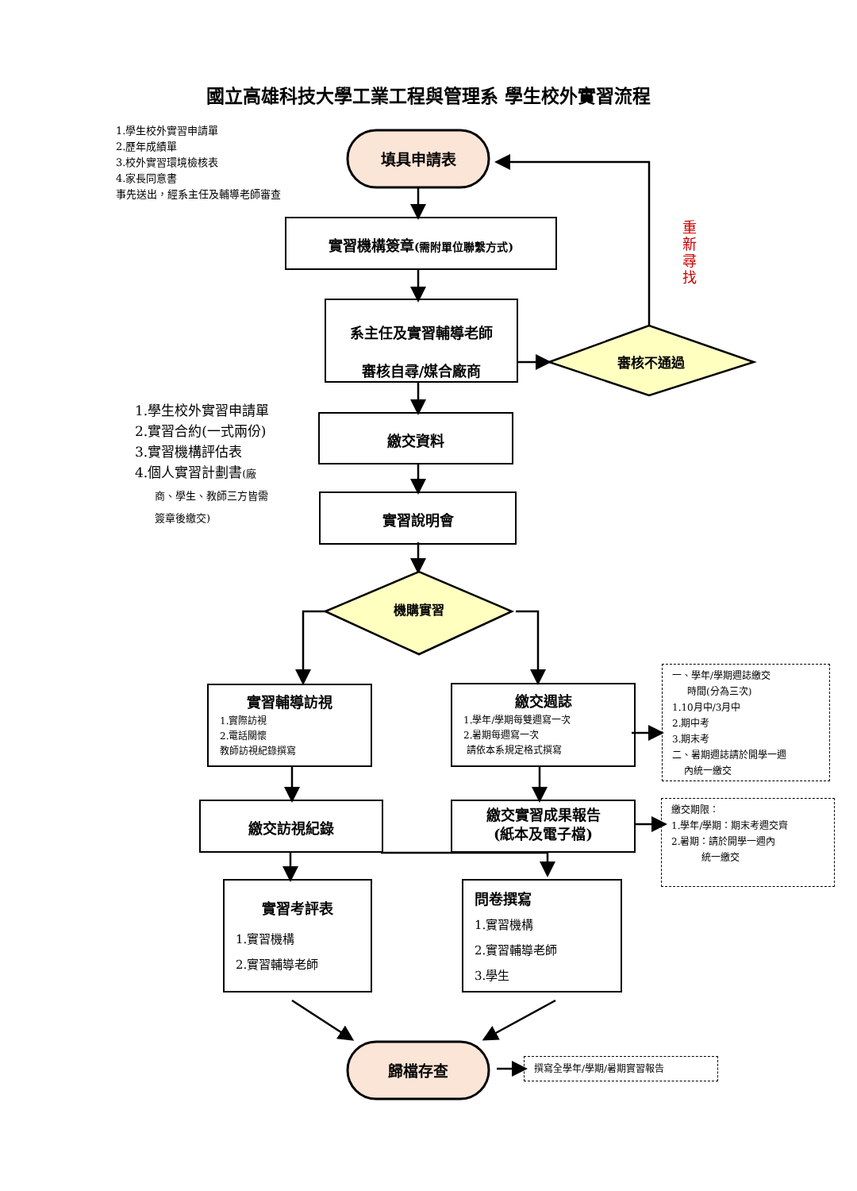國立高雄科技大學工業工程與管理系 學生校外實習流程
1.學生校外實習申請單
2.歷年成績單
3.校外實習環境檢核表
4.家長同意書
事先送出，經系主任及輔導老師審查
填具申請表
實習機構簽章(需附單位聯繫方式)
系主任及實習輔導老師
審核自尋/媒合廠商
審核不通過
重新尋找
1.學生校外實習申請單
2.實習合約(一式兩份)
3.實習機構評估表
4.個人實習計劃書(廠
商、學生、教師三方皆需
簽章後繳交)
繳交資料
實習說明會
機購實習
實習輔導訪視
1.實際訪視
2.電話關懷
教師訪視紀錄撰寫
繳交週誌
1.學年/學期每雙週寫一次
2.暑期每週寫一次
請依本系規定格式撰寫
一、學年/學期週誌繳交
時間(分為三次)
1.10月中/3月中
2.期中考
3.期末考
二、暑期週誌請於開學一週
內統一繳交
繳交訪視紀錄
繳交實習成果報告
(紙本及電子檔)
繳交期限：
1.學年/學期：期末考週交齊
2.暑期：請於開學一週內
統一繳交
實習考評表
1.實習機構
2.實習輔導老師
問卷撰寫
1.實習機構
2.實習輔導老師
3.學生
歸檔存查 撰寫全學年/學期/暑期實習報告